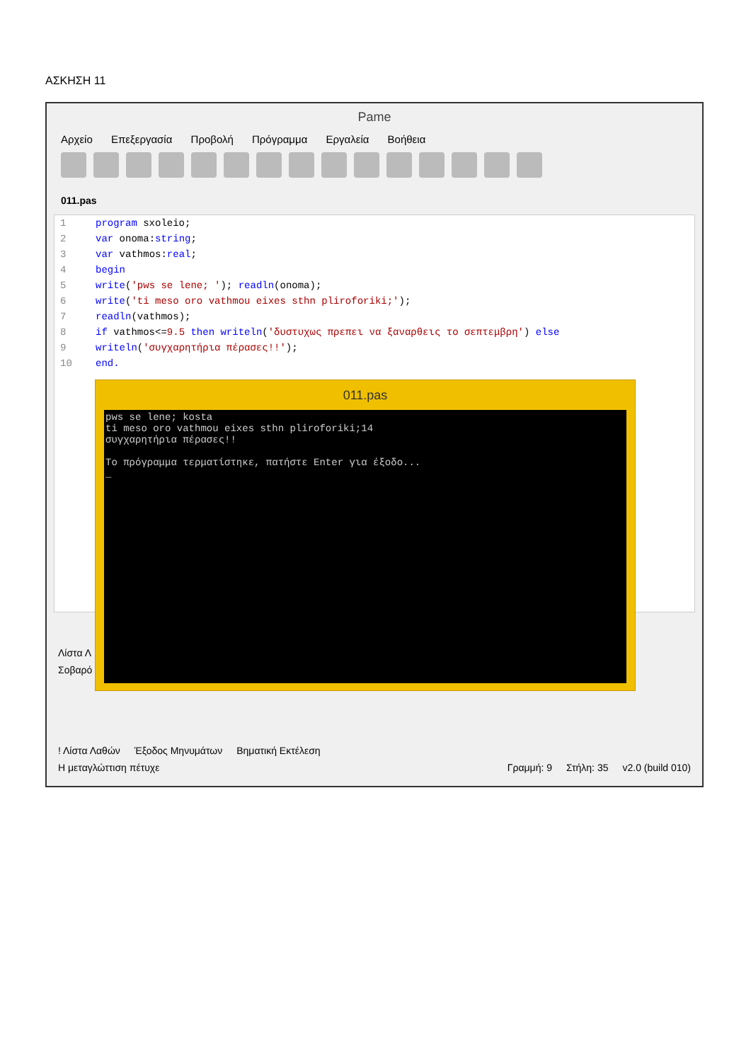ΑΣΚΗΣΗ 11
Pame
Αρχείο Επεξεργασία Προβολή Πρόγραμμα Εργαλεία Βοήθεια
011.pas
1 program sxoleio;
2 var onoma:string;
3 var vathmos:real;
4 begin
5 write('pws se lene; '); readln(onoma);
6 write('ti meso oro vathmou eixes sthn pliroforiki;');
7 readln(vathmos);
8 if vathmos<=9.5 then writeln('δυστυχως πρεπει να ξαναρθεις το σεπτεμβρη') else
9 writeln('συγχαρητήρια πέρασες!!');
10 end.
Λίστα Λ
Σοβαρό
! Λίστα Λαθών Έξοδος Μηνυμάτων Βηματική Εκτέλεση
Η μεταγλώττιση πέτυχε Γραμμή: 9 Στήλη: 35 v2.0 (build 010)
011.pas
pws se lene; kosta
ti meso oro vathmou eixes sthn pliroforiki;14
συγχαρητήρια πέρασες!!

Το πρόγραμμα τερματίστηκε, πατήστε Enter για έξοδο...
_